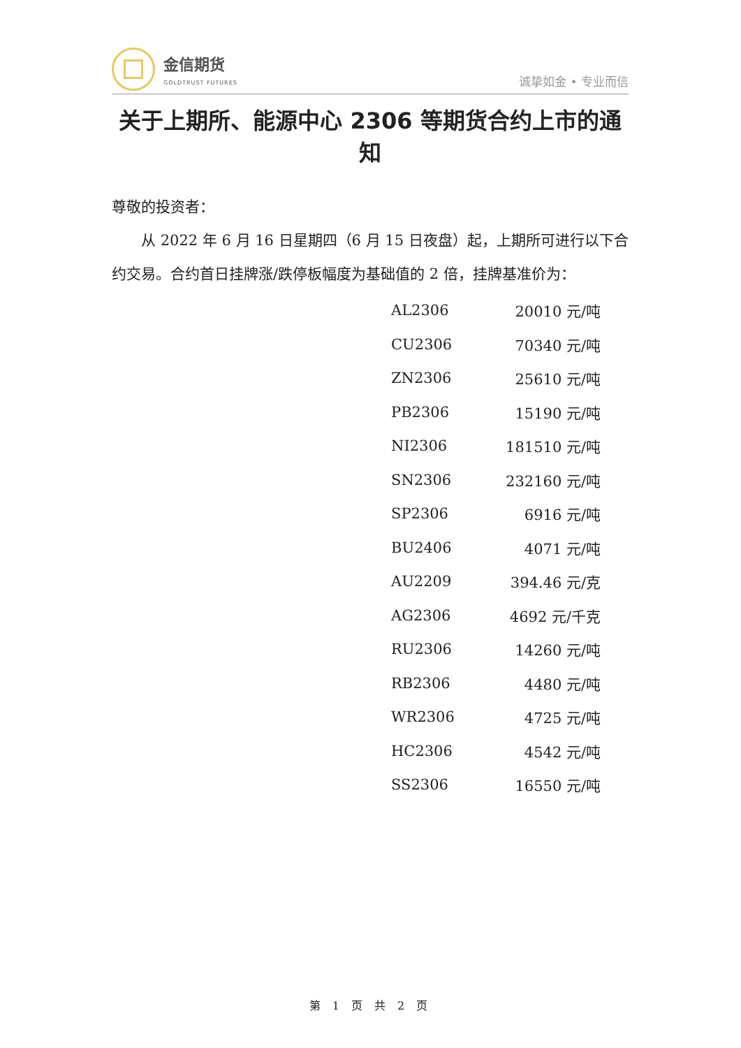金信期货
GOLDTRUST FUTURES
诚挚如金 • 专业而信
关于上期所、能源中心 2306 等期货合约上市的通知
尊敬的投资者：
从 2022 年 6 月 16 日星期四（6 月 15 日夜盘）起，上期所可进行以下合约交易。合约首日挂牌涨/跌停板幅度为基础值的 2 倍，挂牌基准价为：
| AL2306 | 20010 元/吨 |
| CU2306 | 70340 元/吨 |
| ZN2306 | 25610 元/吨 |
| PB2306 | 15190 元/吨 |
| NI2306 | 181510 元/吨 |
| SN2306 | 232160 元/吨 |
| SP2306 | 6916 元/吨 |
| BU2406 | 4071 元/吨 |
| AU2209 | 394.46 元/克 |
| AG2306 | 4692 元/千克 |
| RU2306 | 14260 元/吨 |
| RB2306 | 4480 元/吨 |
| WR2306 | 4725 元/吨 |
| HC2306 | 4542 元/吨 |
| SS2306 | 16550 元/吨 |
第 1 页 共 2 页